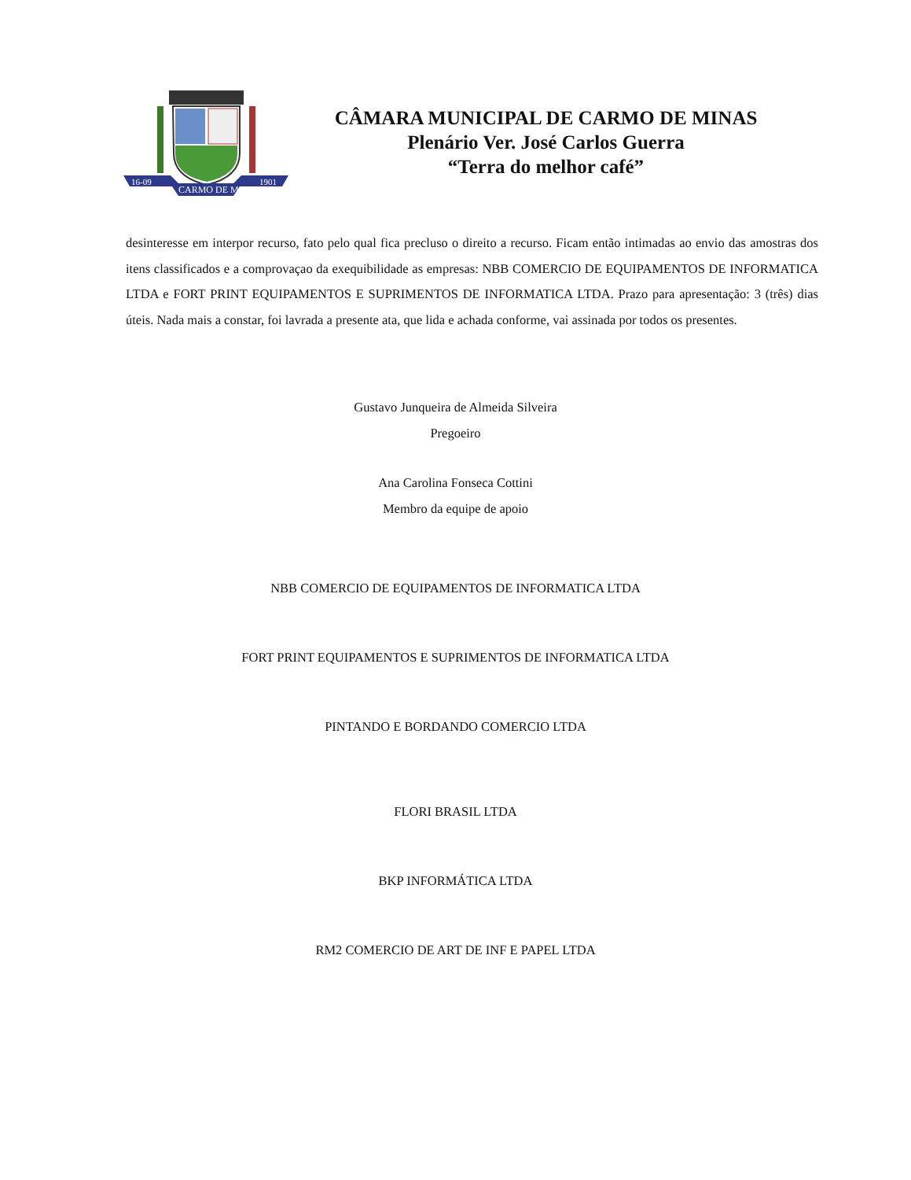16-09
1901
CARMO DE MINAS
CÂMARA MUNICIPAL DE CARMO DE MINAS
Plenário Ver. José Carlos Guerra
“Terra do melhor café”
desinteresse em interpor recurso, fato pelo qual fica precluso o direito a recurso. Ficam então intimadas ao envio das amostras dos itens classificados e a comprovaçao da exequibilidade as empresas: NBB COMERCIO DE EQUIPAMENTOS DE INFORMATICA LTDA e FORT PRINT EQUIPAMENTOS E SUPRIMENTOS DE INFORMATICA LTDA. Prazo para apresentação: 3 (três) dias úteis. Nada mais a constar, foi lavrada a presente ata, que lida e achada conforme, vai assinada por todos os presentes.
Gustavo Junqueira de Almeida Silveira
Pregoeiro
Ana Carolina Fonseca Cottini
Membro da equipe de apoio
NBB COMERCIO DE EQUIPAMENTOS DE INFORMATICA LTDA
FORT PRINT EQUIPAMENTOS E SUPRIMENTOS DE INFORMATICA LTDA
PINTANDO E BORDANDO COMERCIO LTDA
FLORI BRASIL LTDA
BKP INFORMÁTICA LTDA
RM2 COMERCIO DE ART DE INF E PAPEL LTDA